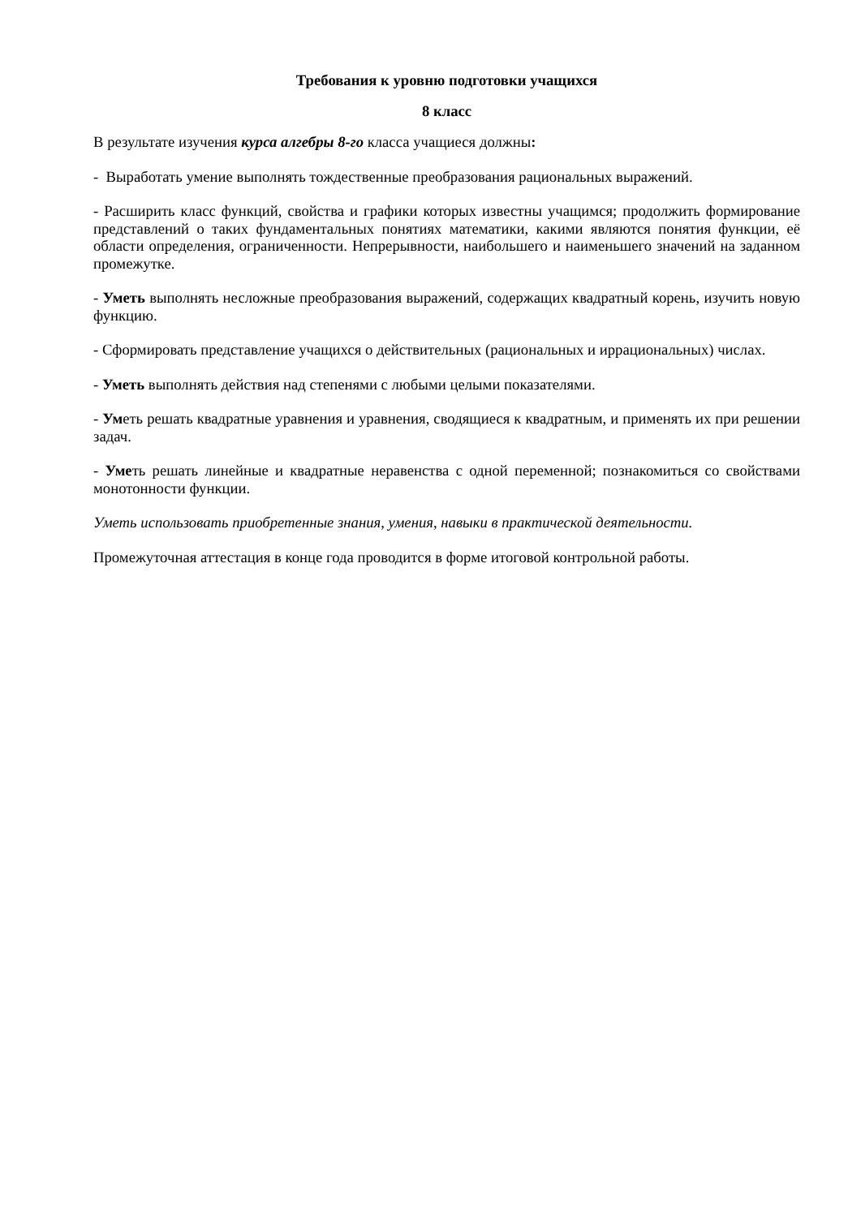Требования к уровню подготовки учащихся
8 класс
В результате изучения курса алгебры 8-го класса учащиеся должны:
- Выработать умение выполнять тождественные преобразования рациональных выражений.
- Расширить класс функций, свойства и графики которых известны учащимся; продолжить формирование представлений о таких фундаментальных понятиях математики, какими являются понятия функции, её области определения, ограниченности. Непрерывности, наибольшего и наименьшего значений на заданном промежутке.
- Уметь выполнять несложные преобразования выражений, содержащих квадратный корень, изучить новую функцию.
- Сформировать представление учащихся о действительных (рациональных и иррациональных) числах.
- Уметь выполнять действия над степенями с любыми целыми показателями.
- Уметь решать квадратные уравнения и уравнения, сводящиеся к квадратным, и применять их при решении задач.
- Уметь решать линейные и квадратные неравенства с одной переменной; познакомиться со свойствами монотонности функции.
Уметь использовать приобретенные знания, умения, навыки в практической деятельности.
Промежуточная аттестация в конце года проводится в форме итоговой контрольной работы.